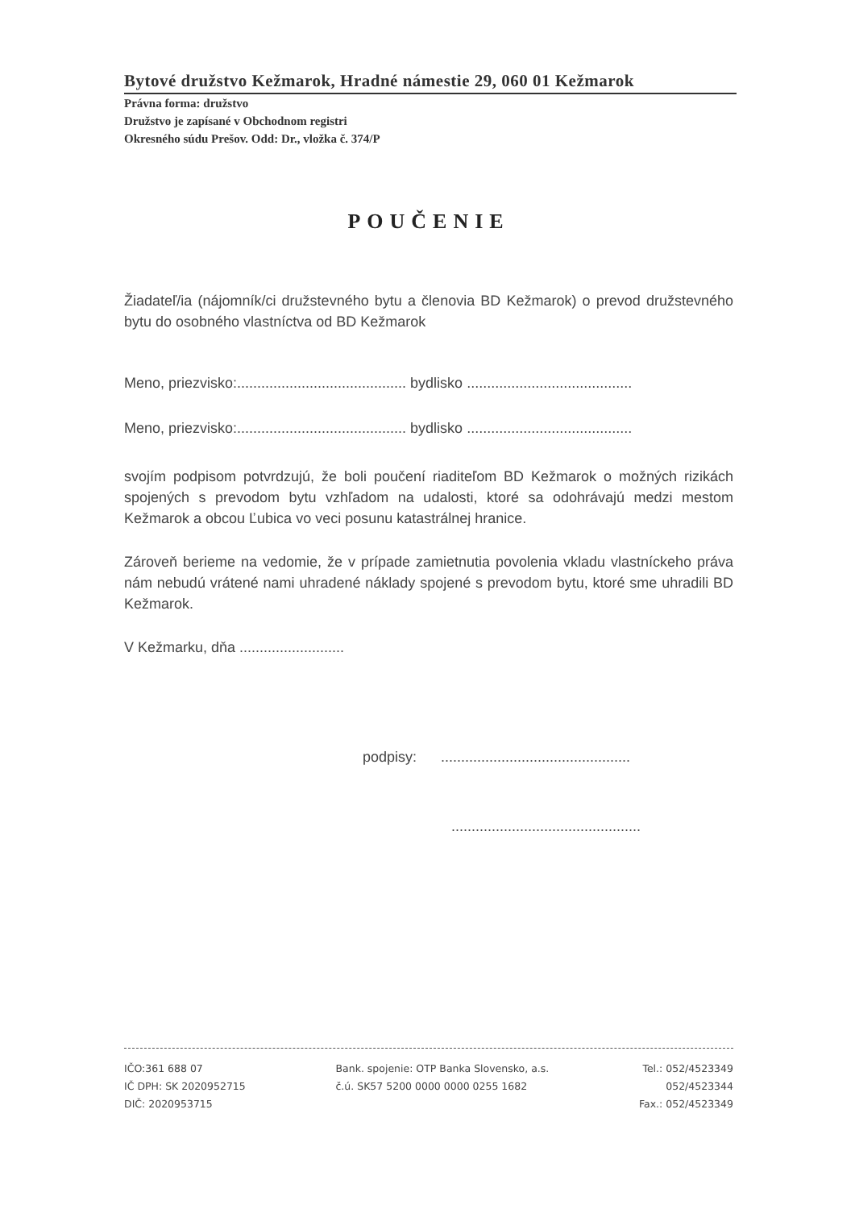Bytové družstvo Kežmarok, Hradné námestie 29, 060 01 Kežmarok
Právna forma: družstvo
Družstvo je zapísané v Obchodnom registri
Okresného súdu Prešov. Odd: Dr., vložka č. 374/P
POUČENIE
Žiadateľ/ia (nájomník/ci družstevného bytu a členovia BD Kežmarok) o prevod družstevného bytu do osobného vlastníctva od BD Kežmarok
Meno, priezvisko:.......................................... bydlisko .........................................
Meno, priezvisko:.......................................... bydlisko .........................................
svojím podpisom potvrdzujú, že boli poučení riaditeľom BD Kežmarok o možných rizikách spojených s prevodom bytu vzhľadom na udalosti, ktoré sa odohrávajú medzi mestom Kežmarok a obcou Ľubica vo veci posunu katastrálnej hranice.
Zároveň berieme na vedomie, že v prípade zamietnutia povolenia vkladu vlastníckeho práva nám nebudú vrátené nami uhradené náklady spojené s prevodom bytu, ktoré sme uhradili BD Kežmarok.
V Kežmarku, dňa ..........................
podpisy: ...............................................
...............................................
IČO:361 688 07
IČ DPH: SK 2020952715
DIČ: 2020953715
Bank. spojenie: OTP Banka Slovensko, a.s.
č.ú. SK57 5200 0000 0000 0255 1682
Tel.: 052/4523349
052/4523344
Fax.: 052/4523349